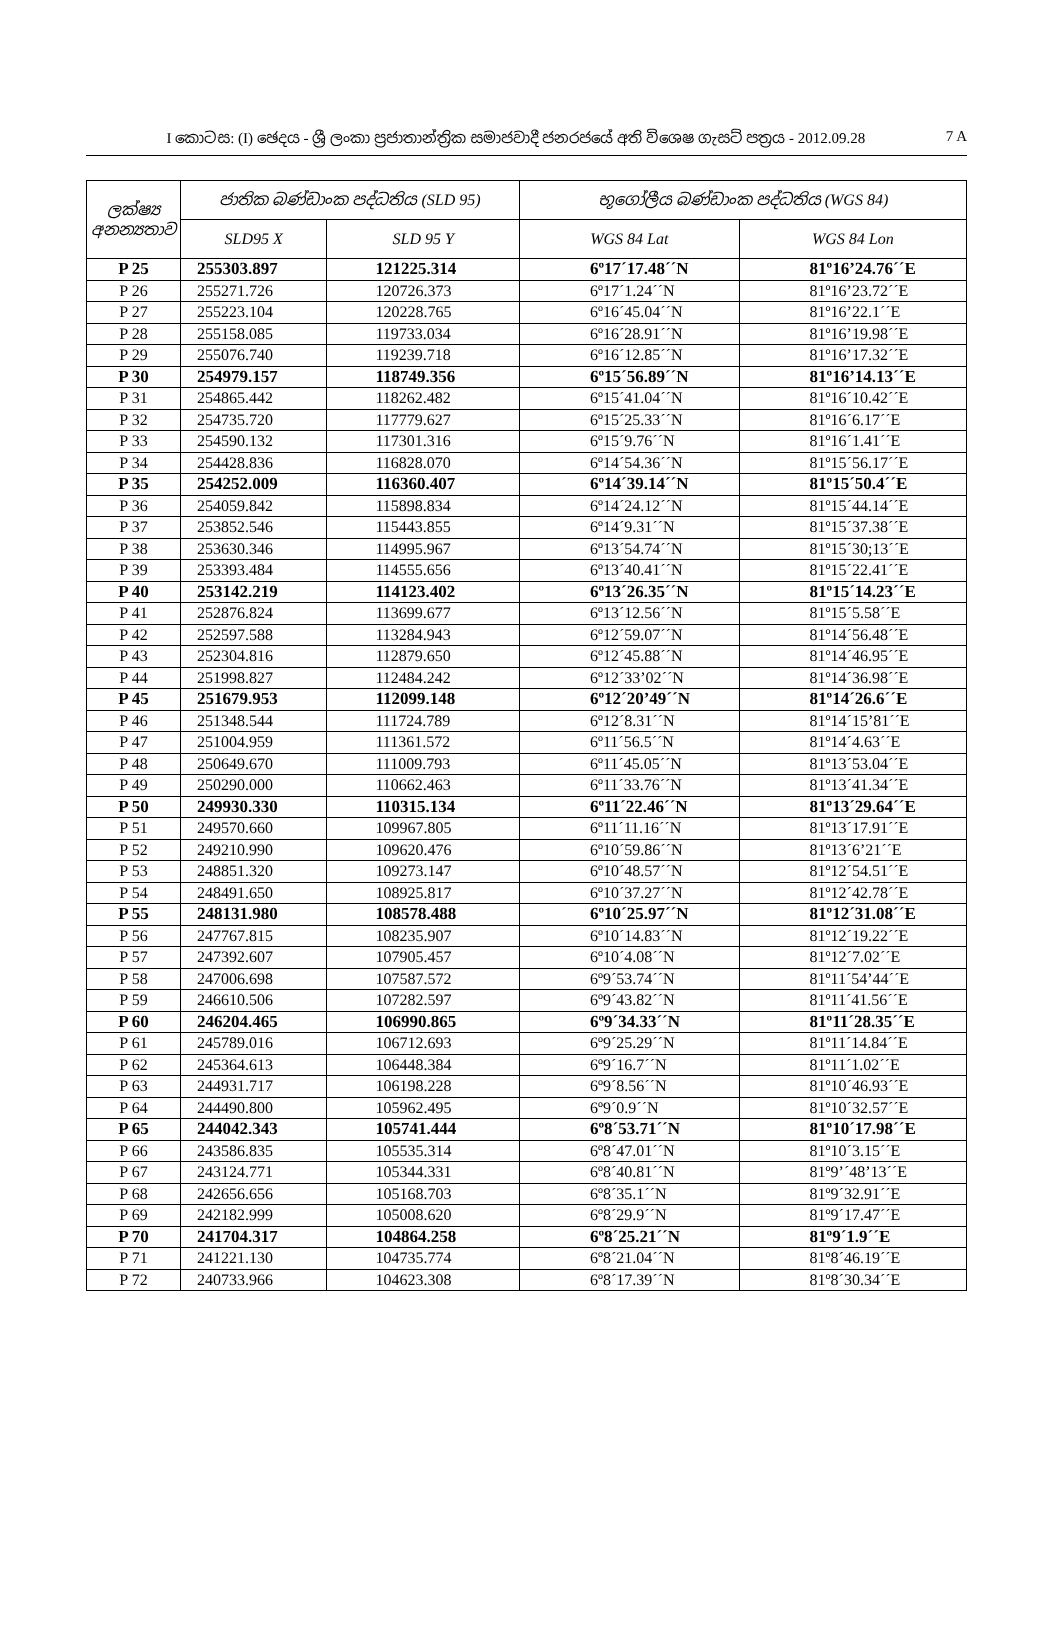I කොටස: (I) ඡෙදය - ශ්‍රී ලංකා ප්‍රජාතාන්ත්‍රික සමාජවාදී ජනරජයේ අති විශෙෂ ගැසට් පත්‍රය - 2012.09.28 7 A
| ලක්ෂ්‍ය අනන්‍යතාව | ජාතික බණ්ඩාංක පද්ධතිය (SLD 95) | | භූගෝලීය බණ්ඩාංක පද්ධතිය (WGS 84) | |
| --- | --- | --- | --- | --- |
| | SLD95 X | SLD 95 Y | WGS 84 Lat | WGS 84 Lon |
| P 25 | 255303.897 | 121225.314 | 6º17´17.48´´N | 81º16’24.76´´E |
| P 26 | 255271.726 | 120726.373 | 6º17´1.24´´N | 81º16’23.72´´E |
| P 27 | 255223.104 | 120228.765 | 6º16´45.04´´N | 81º16’22.1´´E |
| P 28 | 255158.085 | 119733.034 | 6º16´28.91´´N | 81º16’19.98´´E |
| P 29 | 255076.740 | 119239.718 | 6º16´12.85´´N | 81º16’17.32´´E |
| P 30 | 254979.157 | 118749.356 | 6º15´56.89´´N | 81º16’14.13´´E |
| P 31 | 254865.442 | 118262.482 | 6º15´41.04´´N | 81º16´10.42´´E |
| P 32 | 254735.720 | 117779.627 | 6º15´25.33´´N | 81º16´6.17´´E |
| P 33 | 254590.132 | 117301.316 | 6º15´9.76´´N | 81º16´1.41´´E |
| P 34 | 254428.836 | 116828.070 | 6º14´54.36´´N | 81º15´56.17´´E |
| P 35 | 254252.009 | 116360.407 | 6º14´39.14´´N | 81º15´50.4´´E |
| P 36 | 254059.842 | 115898.834 | 6º14´24.12´´N | 81º15´44.14´´E |
| P 37 | 253852.546 | 115443.855 | 6º14´9.31´´N | 81º15´37.38´´E |
| P 38 | 253630.346 | 114995.967 | 6º13´54.74´´N | 81º15´30;13´´E |
| P 39 | 253393.484 | 114555.656 | 6º13´40.41´´N | 81º15´22.41´´E |
| P 40 | 253142.219 | 114123.402 | 6º13´26.35´´N | 81º15´14.23´´E |
| P 41 | 252876.824 | 113699.677 | 6º13´12.56´´N | 81º15´5.58´´E |
| P 42 | 252597.588 | 113284.943 | 6º12´59.07´´N | 81º14´56.48´´E |
| P 43 | 252304.816 | 112879.650 | 6º12´45.88´´N | 81º14´46.95´´E |
| P 44 | 251998.827 | 112484.242 | 6º12´33’02´´N | 81º14´36.98´´E |
| P 45 | 251679.953 | 112099.148 | 6º12´20’49´´N | 81º14´26.6´´E |
| P 46 | 251348.544 | 111724.789 | 6º12´8.31´´N | 81º14´15’81´´E |
| P 47 | 251004.959 | 111361.572 | 6º11´56.5´´N | 81º14´4.63´´E |
| P 48 | 250649.670 | 111009.793 | 6º11´45.05´´N | 81º13´53.04´´E |
| P 49 | 250290.000 | 110662.463 | 6º11´33.76´´N | 81º13´41.34´´E |
| P 50 | 249930.330 | 110315.134 | 6º11´22.46´´N | 81º13´29.64´´E |
| P 51 | 249570.660 | 109967.805 | 6º11´11.16´´N | 81º13´17.91´´E |
| P 52 | 249210.990 | 109620.476 | 6º10´59.86´´N | 81º13´6’21´´E |
| P 53 | 248851.320 | 109273.147 | 6º10´48.57´´N | 81º12´54.51´´E |
| P 54 | 248491.650 | 108925.817 | 6º10´37.27´´N | 81º12´42.78´´E |
| P 55 | 248131.980 | 108578.488 | 6º10´25.97´´N | 81º12´31.08´´E |
| P 56 | 247767.815 | 108235.907 | 6º10´14.83´´N | 81º12´19.22´´E |
| P 57 | 247392.607 | 107905.457 | 6º10´4.08´´N | 81º12´7.02´´E |
| P 58 | 247006.698 | 107587.572 | 6º9´53.74´´N | 81º11´54’44´´E |
| P 59 | 246610.506 | 107282.597 | 6º9´43.82´´N | 81º11´41.56´´E |
| P 60 | 246204.465 | 106990.865 | 6º9´34.33´´N | 81º11´28.35´´E |
| P 61 | 245789.016 | 106712.693 | 6º9´25.29´´N | 81º11´14.84´´E |
| P 62 | 245364.613 | 106448.384 | 6º9´16.7´´N | 81º11´1.02´´E |
| P 63 | 244931.717 | 106198.228 | 6º9´8.56´´N | 81º10´46.93´´E |
| P 64 | 244490.800 | 105962.495 | 6º9´0.9´´N | 81º10´32.57´´E |
| P 65 | 244042.343 | 105741.444 | 6º8´53.71´´N | 81º10´17.98´´E |
| P 66 | 243586.835 | 105535.314 | 6º8´47.01´´N | 81º10´3.15´´E |
| P 67 | 243124.771 | 105344.331 | 6º8´40.81´´N | 81º9’´48’13´´E |
| P 68 | 242656.656 | 105168.703 | 6º8´35.1´´N | 81º9´32.91´´E |
| P 69 | 242182.999 | 105008.620 | 6º8´29.9´´N | 81º9´17.47´´E |
| P 70 | 241704.317 | 104864.258 | 6º8´25.21´´N | 81º9´1.9´´E |
| P 71 | 241221.130 | 104735.774 | 6º8´21.04´´N | 81º8´46.19´´E |
| P 72 | 240733.966 | 104623.308 | 6º8´17.39´´N | 81º8´30.34´´E |